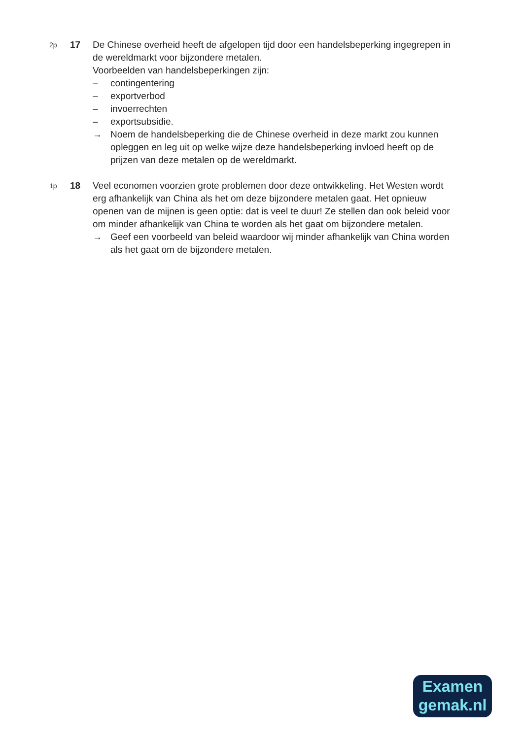2p
17 De Chinese overheid heeft de afgelopen tijd door een handelsbeperking ingegrepen in de wereldmarkt voor bijzondere metalen.
Voorbeelden van handelsbeperkingen zijn:
– contingentering
– exportverbod
– invoerrechten
– exportsubsidie.
→ Noem de handelsbeperking die de Chinese overheid in deze markt zou kunnen opleggen en leg uit op welke wijze deze handelsbeperking invloed heeft op de prijzen van deze metalen op de wereldmarkt.
1p
18 Veel economen voorzien grote problemen door deze ontwikkeling. Het Westen wordt erg afhankelijk van China als het om deze bijzondere metalen gaat. Het opnieuw openen van de mijnen is geen optie: dat is veel te duur! Ze stellen dan ook beleid voor om minder afhankelijk van China te worden als het gaat om bijzondere metalen.
→ Geef een voorbeeld van beleid waardoor wij minder afhankelijk van China worden als het gaat om de bijzondere metalen.
Examen
gemak.nl